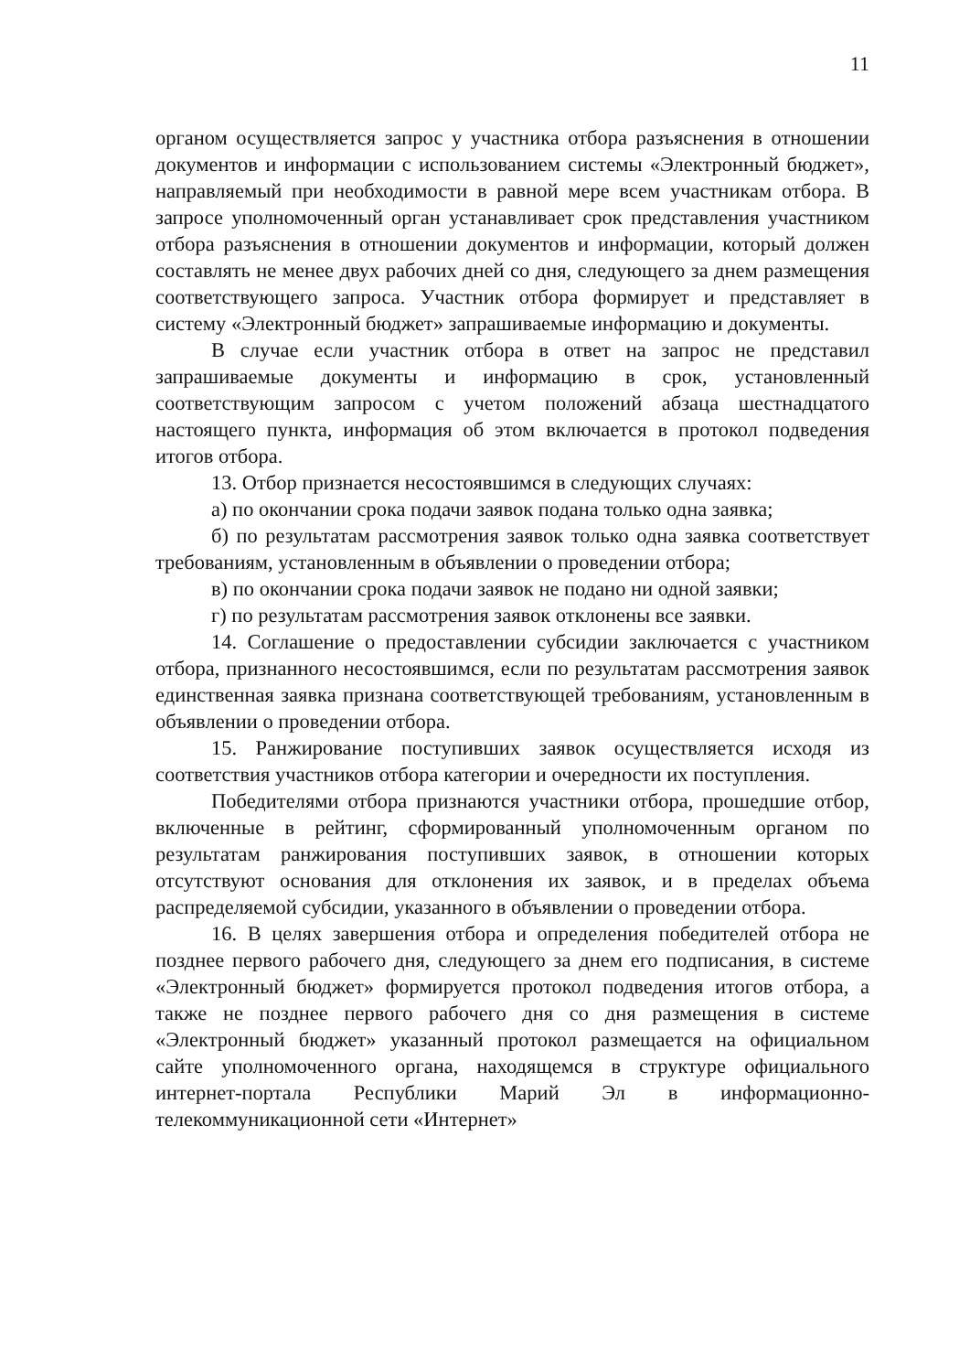11
органом осуществляется запрос у участника отбора разъяснения в отношении документов и информации с использованием системы «Электронный бюджет», направляемый при необходимости в равной мере всем участникам отбора. В запросе уполномоченный орган устанавливает срок представления участником отбора разъяснения в отношении документов и информации, который должен составлять не менее двух рабочих дней со дня, следующего за днем размещения соответствующего запроса. Участник отбора формирует и представляет в систему «Электронный бюджет» запрашиваемые информацию и документы.
В случае если участник отбора в ответ на запрос не представил запрашиваемые документы и информацию в срок, установленный соответствующим запросом с учетом положений абзаца шестнадцатого настоящего пункта, информация об этом включается в протокол подведения итогов отбора.
13. Отбор признается несостоявшимся в следующих случаях:
а) по окончании срока подачи заявок подана только одна заявка;
б) по результатам рассмотрения заявок только одна заявка соответствует требованиям, установленным в объявлении о проведении отбора;
в) по окончании срока подачи заявок не подано ни одной заявки;
г) по результатам рассмотрения заявок отклонены все заявки.
14. Соглашение о предоставлении субсидии заключается с участником отбора, признанного несостоявшимся, если по результатам рассмотрения заявок единственная заявка признана соответствующей требованиям, установленным в объявлении о проведении отбора.
15. Ранжирование поступивших заявок осуществляется исходя из соответствия участников отбора категории и очередности их поступления.
Победителями отбора признаются участники отбора, прошедшие отбор, включенные в рейтинг, сформированный уполномоченным органом по результатам ранжирования поступивших заявок, в отношении которых отсутствуют основания для отклонения их заявок, и в пределах объема распределяемой субсидии, указанного в объявлении о проведении отбора.
16. В целях завершения отбора и определения победителей отбора не позднее первого рабочего дня, следующего за днем его подписания, в системе «Электронный бюджет» формируется протокол подведения итогов отбора, а также не позднее первого рабочего дня со дня размещения в системе «Электронный бюджет» указанный протокол размещается на официальном сайте уполномоченного органа, находящемся в структуре официального интернет-портала Республики Марий Эл в информационно-телекоммуникационной сети «Интернет»